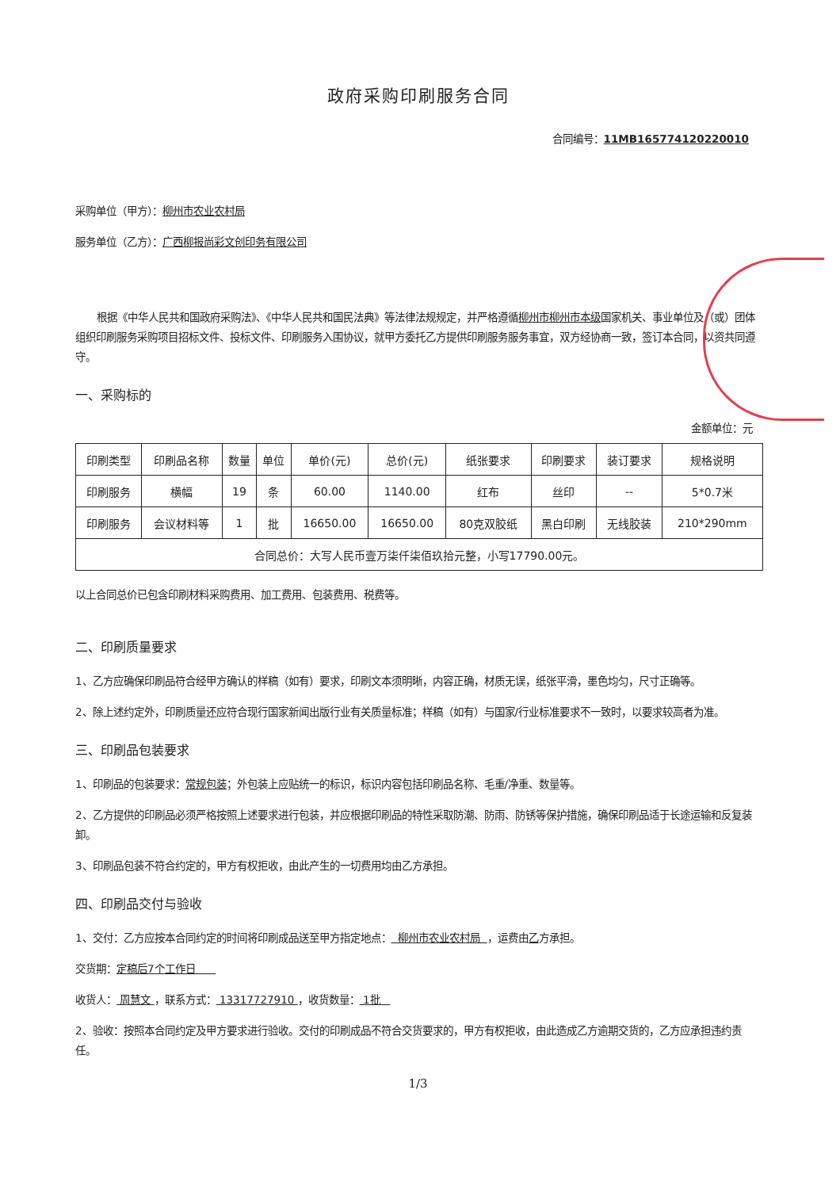政府采购印刷服务合同
合同编号：11MB165774120220010
采购单位（甲方）：柳州市农业农村局
服务单位（乙方）：广西柳报尚彩文创印务有限公司
根据《中华人民共和国政府采购法》、《中华人民共和国民法典》等法律法规规定，并严格遵循柳州市柳州市本级国家机关、事业单位及（或）团体组织印刷服务采购项目招标文件、投标文件、印刷服务入围协议，就甲方委托乙方提供印刷服务服务事宜，双方经协商一致，签订本合同，以资共同遵守。
一、采购标的
金额单位：元
| 印刷类型 | 印刷品名称 | 数量 | 单位 | 单价(元) | 总价(元) | 纸张要求 | 印刷要求 | 装订要求 | 规格说明 |
| --- | --- | --- | --- | --- | --- | --- | --- | --- | --- |
| 印刷服务 | 横幅 | 19 | 条 | 60.00 | 1140.00 | 红布 | 丝印 | -- | 5*0.7米 |
| 印刷服务 | 会议材料等 | 1 | 批 | 16650.00 | 16650.00 | 80克双胶纸 | 黑白印刷 | 无线胶装 | 210*290mm |
| 合同总价：大写人民币壹万柒仟柒佰玖拾元整，小写17790.00元。 | | | | | | | | | |
以上合同总价已包含印刷材料采购费用、加工费用、包装费用、税费等。
二、印刷质量要求
1、乙方应确保印刷品符合经甲方确认的样稿（如有）要求，印刷文本须明晰，内容正确，材质无误，纸张平滑，墨色均匀，尺寸正确等。
2、除上述约定外，印刷质量还应符合现行国家新闻出版行业有关质量标准；样稿（如有）与国家/行业标准要求不一致时，以要求较高者为准。
三、印刷品包装要求
1、印刷品的包装要求：常规包装；外包装上应贴统一的标识，标识内容包括印刷品名称、毛重/净重、数量等。
2、乙方提供的印刷品必须严格按照上述要求进行包装，并应根据印刷品的特性采取防潮、防雨、防锈等保护措施，确保印刷品适于长途运输和反复装卸。
3、印刷品包装不符合约定的，甲方有权拒收，由此产生的一切费用均由乙方承担。
四、印刷品交付与验收
1、交付：乙方应按本合同约定的时间将印刷成品送至甲方指定地点： 柳州市农业农村局 ，运费由乙方承担。
交货期：定稿后7个工作日
收货人： 周慧文 ，联系方式： 13317727910 ，收货数量： 1批
2、验收：按照本合同约定及甲方要求进行验收。交付的印刷成品不符合交货要求的，甲方有权拒收，由此造成乙方逾期交货的，乙方应承担违约责任。
1/3